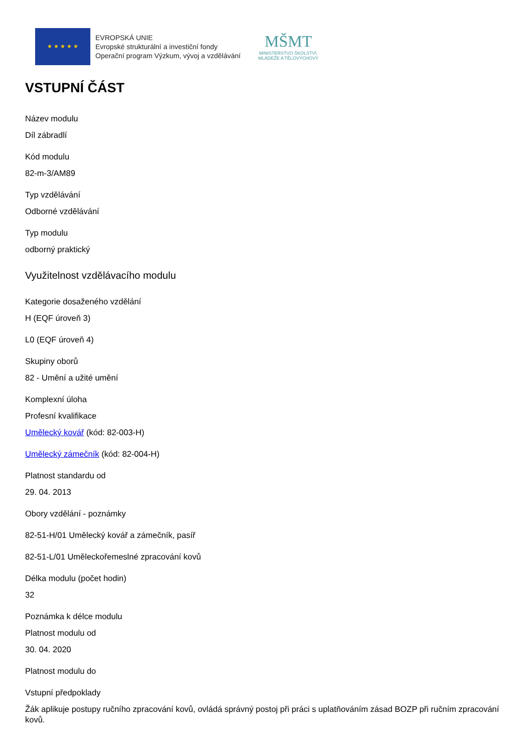★ ★ ★ ★ ★
EVROPSKÁ UNIE
Evropské strukturální a investiční fondy
Operační program Výzkum, vývoj a vzdělávání
MŠMT
MINISTERSTVO ŠKOLSTVÍ,
MLÁDEŽE A TĚLOVÝCHOVY
VSTUPNÍ ČÁST
Název modulu
Díl zábradlí
Kód modulu
82-m-3/AM89
Typ vzdělávání
Odborné vzdělávání
Typ modulu
odborný praktický
Využitelnost vzdělávacího modulu
Kategorie dosaženého vzdělání
H (EQF úroveň 3)
L0 (EQF úroveň 4)
Skupiny oborů
82 - Umění a užité umění
Komplexní úloha
Profesní kvalifikace
Umělecký kovář (kód: 82-003-H)
Umělecký zámečník (kód: 82-004-H)
Platnost standardu od
29. 04. 2013
Obory vzdělání - poznámky
82-51-H/01 Umělecký kovář a zámečník, pasíř
82-51-L/01 Uměleckořemeslné zpracování kovů
Délka modulu (počet hodin)
32
Poznámka k délce modulu
Platnost modulu od
30. 04. 2020
Platnost modulu do
Vstupní předpoklady
Žák aplikuje postupy ručního zpracování kovů, ovládá správný postoj při práci s uplatňováním zásad BOZP při ručním zpracování kovů.